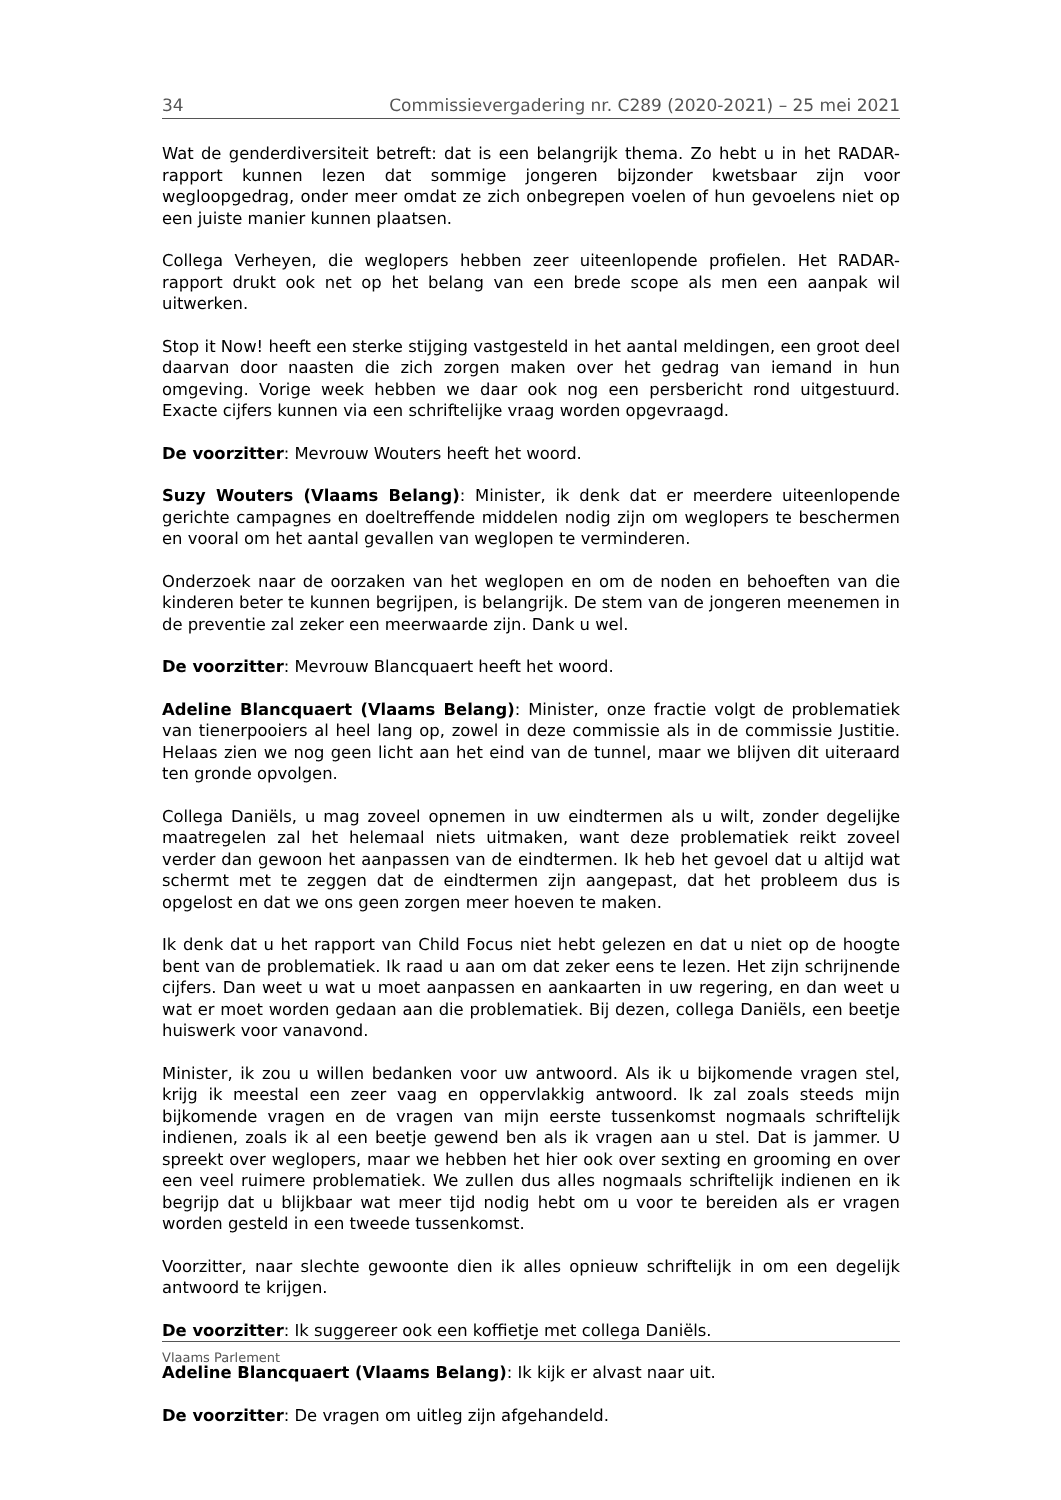34 Commissievergadering nr. C289 (2020-2021) – 25 mei 2021
Wat de genderdiversiteit betreft: dat is een belangrijk thema. Zo hebt u in het RADAR-rapport kunnen lezen dat sommige jongeren bijzonder kwetsbaar zijn voor wegloopgedrag, onder meer omdat ze zich onbegrepen voelen of hun gevoelens niet op een juiste manier kunnen plaatsen.
Collega Verheyen, die weglopers hebben zeer uiteenlopende profielen. Het RADAR-rapport drukt ook net op het belang van een brede scope als men een aanpak wil uitwerken.
Stop it Now! heeft een sterke stijging vastgesteld in het aantal meldingen, een groot deel daarvan door naasten die zich zorgen maken over het gedrag van iemand in hun omgeving. Vorige week hebben we daar ook nog een persbericht rond uitgestuurd. Exacte cijfers kunnen via een schriftelijke vraag worden opgevraagd.
De voorzitter: Mevrouw Wouters heeft het woord.
Suzy Wouters (Vlaams Belang): Minister, ik denk dat er meerdere uiteenlopende gerichte campagnes en doeltreffende middelen nodig zijn om weglopers te beschermen en vooral om het aantal gevallen van weglopen te verminderen.
Onderzoek naar de oorzaken van het weglopen en om de noden en behoeften van die kinderen beter te kunnen begrijpen, is belangrijk. De stem van de jongeren meenemen in de preventie zal zeker een meerwaarde zijn. Dank u wel.
De voorzitter: Mevrouw Blancquaert heeft het woord.
Adeline Blancquaert (Vlaams Belang): Minister, onze fractie volgt de problematiek van tienerpooiers al heel lang op, zowel in deze commissie als in de commissie Justitie. Helaas zien we nog geen licht aan het eind van de tunnel, maar we blijven dit uiteraard ten gronde opvolgen.
Collega Daniëls, u mag zoveel opnemen in uw eindtermen als u wilt, zonder degelijke maatregelen zal het helemaal niets uitmaken, want deze problematiek reikt zoveel verder dan gewoon het aanpassen van de eindtermen. Ik heb het gevoel dat u altijd wat schermt met te zeggen dat de eindtermen zijn aangepast, dat het probleem dus is opgelost en dat we ons geen zorgen meer hoeven te maken.
Ik denk dat u het rapport van Child Focus niet hebt gelezen en dat u niet op de hoogte bent van de problematiek. Ik raad u aan om dat zeker eens te lezen. Het zijn schrijnende cijfers. Dan weet u wat u moet aanpassen en aankaarten in uw regering, en dan weet u wat er moet worden gedaan aan die problematiek. Bij dezen, collega Daniëls, een beetje huiswerk voor vanavond.
Minister, ik zou u willen bedanken voor uw antwoord. Als ik u bijkomende vragen stel, krijg ik meestal een zeer vaag en oppervlakkig antwoord. Ik zal zoals steeds mijn bijkomende vragen en de vragen van mijn eerste tussenkomst nogmaals schriftelijk indienen, zoals ik al een beetje gewend ben als ik vragen aan u stel. Dat is jammer. U spreekt over weglopers, maar we hebben het hier ook over sexting en grooming en over een veel ruimere problematiek. We zullen dus alles nogmaals schriftelijk indienen en ik begrijp dat u blijkbaar wat meer tijd nodig hebt om u voor te bereiden als er vragen worden gesteld in een tweede tussenkomst.
Voorzitter, naar slechte gewoonte dien ik alles opnieuw schriftelijk in om een degelijk antwoord te krijgen.
De voorzitter: Ik suggereer ook een koffietje met collega Daniëls.
Adeline Blancquaert (Vlaams Belang): Ik kijk er alvast naar uit.
De voorzitter: De vragen om uitleg zijn afgehandeld.
Vlaams Parlement